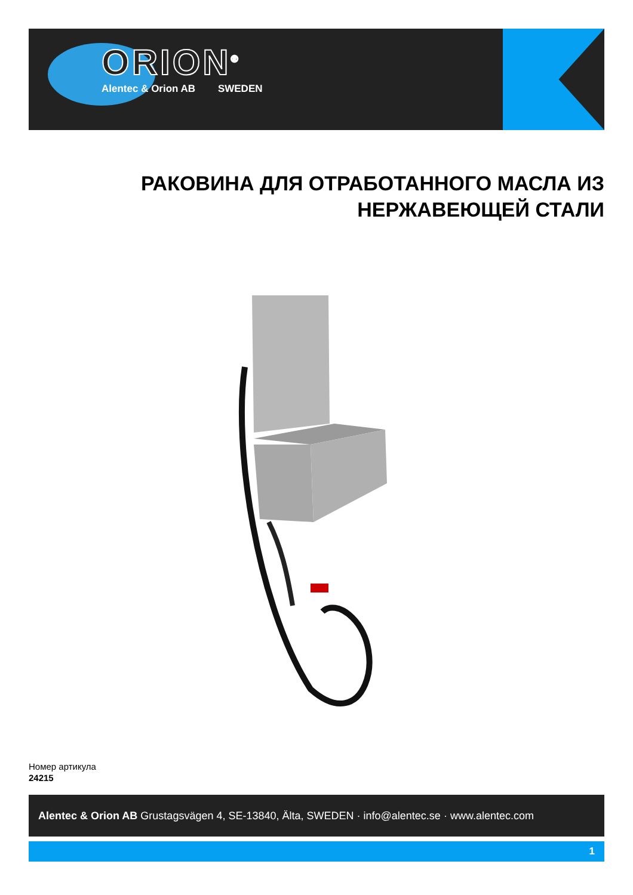ORION<sup>®</sup>
Alentec & Orion AB SWEDEN
РАКОВИНА ДЛЯ ОТРАБОТАННОГО МАСЛА ИЗ НЕРЖАВЕЮЩЕЙ СТАЛИ
Номер артикула
24215
Alentec & Orion AB Grustagsvägen 4, SE-13840, Älta, SWEDEN · info@alentec.se · www.alentec.com
1